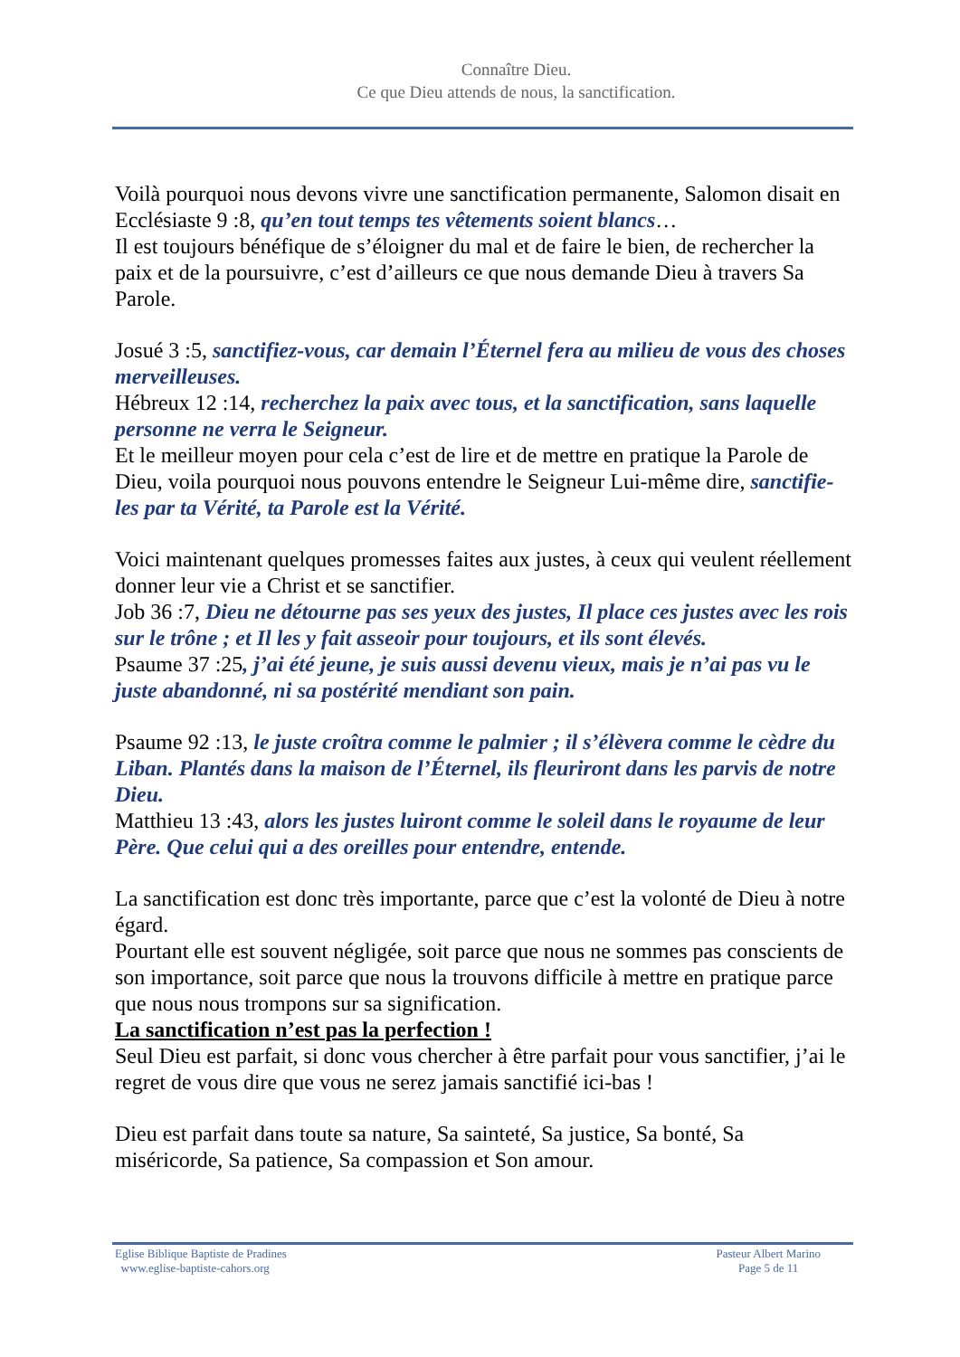Connaître Dieu.
Ce que Dieu attends de nous, la sanctification.
Voilà pourquoi nous devons vivre une sanctification permanente, Salomon disait en Ecclésiaste 9 :8, qu’en tout temps tes vêtements soient blancs…
Il est toujours bénéfique de s’éloigner du mal et de faire le bien, de rechercher la paix et de la poursuivre, c’est d’ailleurs ce que nous demande Dieu à travers Sa Parole.
Josué 3 :5, sanctifiez-vous, car demain l’Éternel fera au milieu de vous des choses merveilleuses.
Hébreux 12 :14, recherchez la paix avec tous, et la sanctification, sans laquelle personne ne verra le Seigneur.
Et le meilleur moyen pour cela c’est de lire et de mettre en pratique la Parole de Dieu, voila pourquoi nous pouvons entendre le Seigneur Lui-même dire, sanctifie-les par ta Vérité, ta Parole est la Vérité.
Voici maintenant quelques promesses faites aux justes, à ceux qui veulent réellement donner leur vie a Christ et se sanctifier.
Job 36 :7, Dieu ne détourne pas ses yeux des justes, Il place ces justes avec les rois sur le trône ; et Il les y fait asseoir pour toujours, et ils sont élevés.
Psaume 37 :25, j’ai été jeune, je suis aussi devenu vieux, mais je n’ai pas vu le juste abandonné, ni sa postérité mendiant son pain.
Psaume 92 :13, le juste croîtra comme le palmier ; il s’élèvera comme le cèdre du Liban. Plantés dans la maison de l’Éternel, ils fleuriront dans les parvis de notre Dieu.
Matthieu 13 :43, alors les justes luiront comme le soleil dans le royaume de leur Père. Que celui qui a des oreilles pour entendre, entende.
La sanctification est donc très importante, parce que c’est la volonté de Dieu à notre égard.
Pourtant elle est souvent négligée, soit parce que nous ne sommes pas conscients de son importance, soit parce que nous la trouvons difficile à mettre en pratique parce que nous nous trompons sur sa signification.
La sanctification n’est pas la perfection !
Seul Dieu est parfait, si donc vous chercher à être parfait pour vous sanctifier, j’ai le regret de vous dire que vous ne serez jamais sanctifié ici-bas !
Dieu est parfait dans toute sa nature, Sa sainteté, Sa justice, Sa bonté, Sa miséricorde, Sa patience, Sa compassion et Son amour.
Eglise Biblique Baptiste de Pradines
www.eglise-baptiste-cahors.org
Pasteur Albert Marino
Page 5 de 11